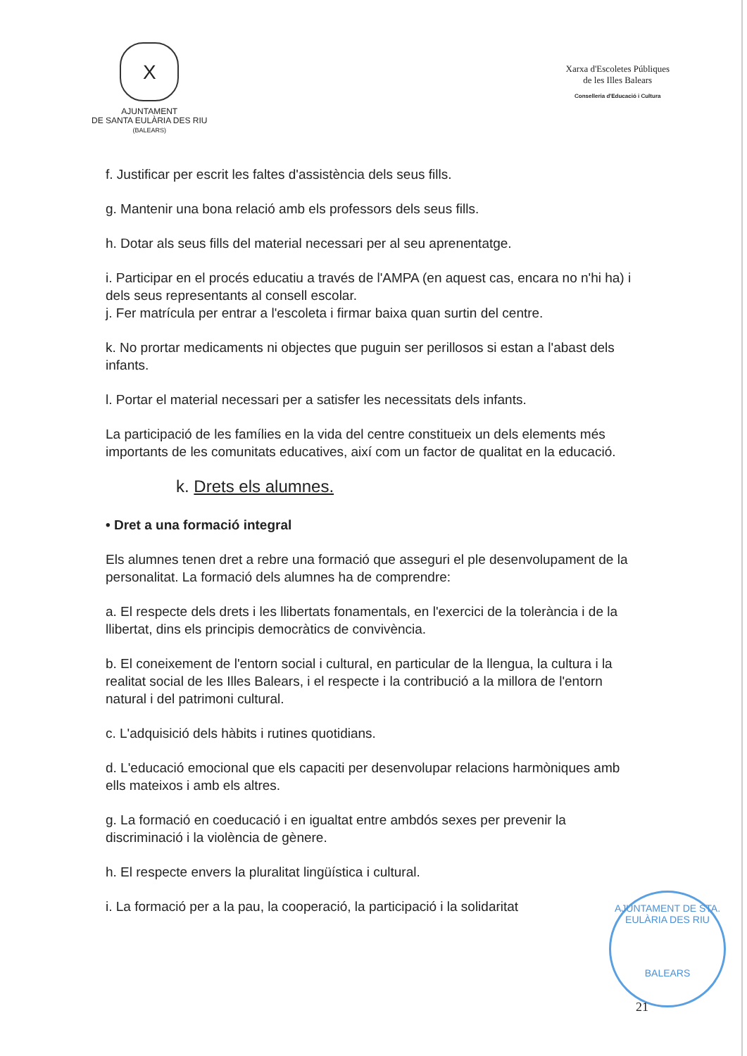X
AJUNTAMENT
DE SANTA EULÀRIA DES RIU
(BALEARS)
Xarxa d'Escoletes Públiques
de les Illes Balears
Conselleria d'Educació i Cultura
f. Justificar per escrit les faltes d'assistència dels seus fills.
g. Mantenir una bona relació amb els professors dels seus fills.
h. Dotar als seus fills del material necessari per al seu aprenentatge.
i. Participar en el procés educatiu a través de l'AMPA (en aquest cas, encara no n'hi ha) i dels seus representants al consell escolar.
j. Fer matrícula per entrar a l'escoleta i firmar baixa quan surtin del centre.
k. No prortar medicaments ni objectes que puguin ser perillosos si estan a l'abast dels infants.
l. Portar el material necessari per a satisfer les necessitats dels infants.
La participació de les famílies en la vida del centre constitueix un dels elements més importants de les comunitats educatives, així com un factor de qualitat en la educació.
k. Drets els alumnes.
• Dret a una formació integral
Els alumnes tenen dret a rebre una formació que asseguri el ple desenvolupament de la personalitat. La formació dels alumnes ha de comprendre:
a. El respecte dels drets i les llibertats fonamentals, en l'exercici de la tolerància i de la llibertat, dins els principis democràtics de convivència.
b. El coneixement de l'entorn social i cultural, en particular de la llengua, la cultura i la realitat social de les Illes Balears, i el respecte i la contribució a la millora de l'entorn natural i del patrimoni cultural.
c. L'adquisició dels hàbits i rutines quotidians.
d. L'educació emocional que els capaciti per desenvolupar relacions harmòniques amb ells mateixos i amb els altres.
g. La formació en coeducació i en igualtat entre ambdós sexes per prevenir la discriminació i la violència de gènere.
h. El respecte envers la pluralitat lingüística i cultural.
i. La formació per a la pau, la cooperació, la participació i la solidaritat
AJUNTAMENT DE STA. EULÀRIA DES RIU
BALEARS
21